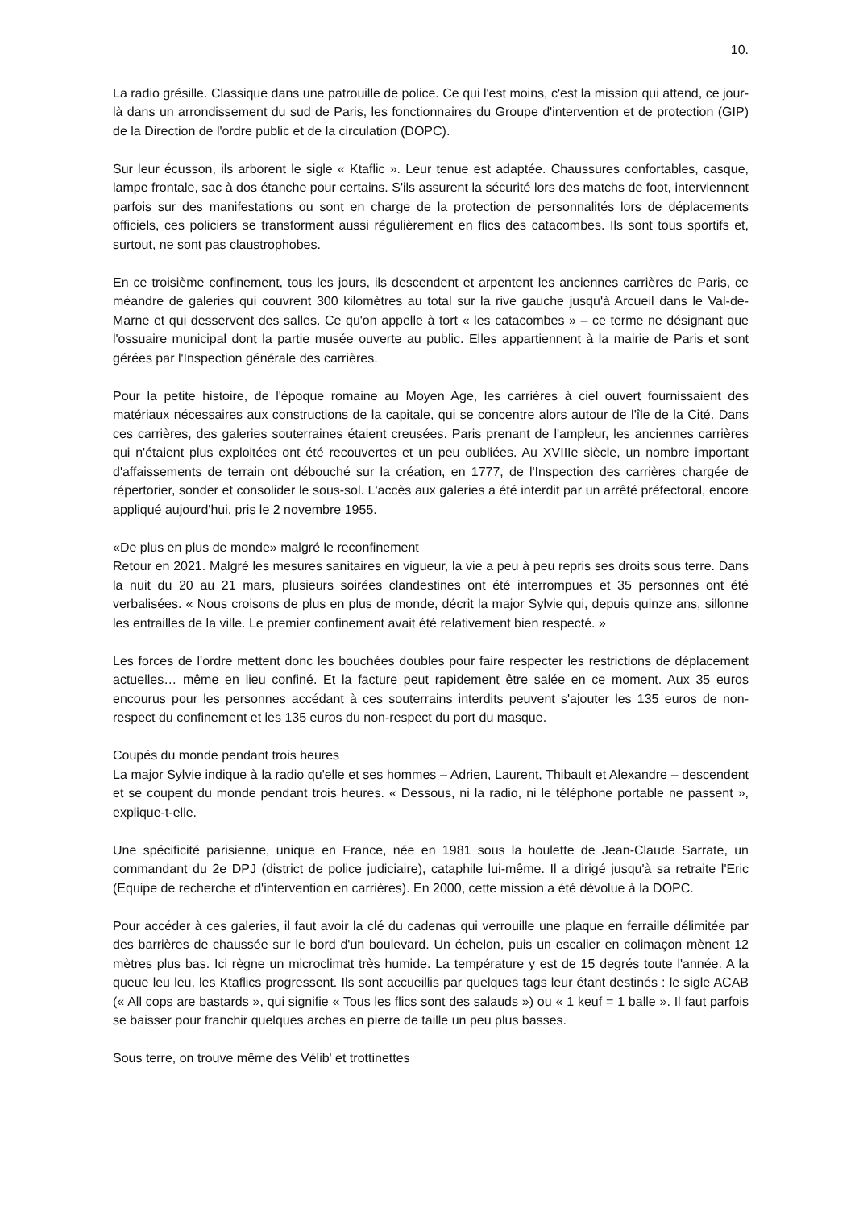10.
La radio grésille. Classique dans une patrouille de police. Ce qui l'est moins, c'est la mission qui attend, ce jour-là dans un arrondissement du sud de Paris, les fonctionnaires du Groupe d'intervention et de protection (GIP) de la Direction de l'ordre public et de la circulation (DOPC).
Sur leur écusson, ils arborent le sigle « Ktaflic ». Leur tenue est adaptée. Chaussures confortables, casque, lampe frontale, sac à dos étanche pour certains. S'ils assurent la sécurité lors des matchs de foot, interviennent parfois sur des manifestations ou sont en charge de la protection de personnalités lors de déplacements officiels, ces policiers se transforment aussi régulièrement en flics des catacombes. Ils sont tous sportifs et, surtout, ne sont pas claustrophobes.
En ce troisième confinement, tous les jours, ils descendent et arpentent les anciennes carrières de Paris, ce méandre de galeries qui couvrent 300 kilomètres au total sur la rive gauche jusqu'à Arcueil dans le Val-de-Marne et qui desservent des salles. Ce qu'on appelle à tort « les catacombes » – ce terme ne désignant que l'ossuaire municipal dont la partie musée ouverte au public. Elles appartiennent à la mairie de Paris et sont gérées par l'Inspection générale des carrières.
Pour la petite histoire, de l'époque romaine au Moyen Age, les carrières à ciel ouvert fournissaient des matériaux nécessaires aux constructions de la capitale, qui se concentre alors autour de l'île de la Cité. Dans ces carrières, des galeries souterraines étaient creusées. Paris prenant de l'ampleur, les anciennes carrières qui n'étaient plus exploitées ont été recouvertes et un peu oubliées. Au XVIIIe siècle, un nombre important d'affaissements de terrain ont débouché sur la création, en 1777, de l'Inspection des carrières chargée de répertorier, sonder et consolider le sous-sol. L'accès aux galeries a été interdit par un arrêté préfectoral, encore appliqué aujourd'hui, pris le 2 novembre 1955.
«De plus en plus de monde» malgré le reconfinement
Retour en 2021. Malgré les mesures sanitaires en vigueur, la vie a peu à peu repris ses droits sous terre. Dans la nuit du 20 au 21 mars, plusieurs soirées clandestines ont été interrompues et 35 personnes ont été verbalisées. « Nous croisons de plus en plus de monde, décrit la major Sylvie qui, depuis quinze ans, sillonne les entrailles de la ville. Le premier confinement avait été relativement bien respecté. »
Les forces de l'ordre mettent donc les bouchées doubles pour faire respecter les restrictions de déplacement actuelles… même en lieu confiné. Et la facture peut rapidement être salée en ce moment. Aux 35 euros encourus pour les personnes accédant à ces souterrains interdits peuvent s'ajouter les 135 euros de non-respect du confinement et les 135 euros du non-respect du port du masque.
Coupés du monde pendant trois heures
La major Sylvie indique à la radio qu'elle et ses hommes – Adrien, Laurent, Thibault et Alexandre – descendent et se coupent du monde pendant trois heures. « Dessous, ni la radio, ni le téléphone portable ne passent », explique-t-elle.
Une spécificité parisienne, unique en France, née en 1981 sous la houlette de Jean-Claude Sarrate, un commandant du 2e DPJ (district de police judiciaire), cataphile lui-même. Il a dirigé jusqu'à sa retraite l'Eric (Equipe de recherche et d'intervention en carrières). En 2000, cette mission a été dévolue à la DOPC.
Pour accéder à ces galeries, il faut avoir la clé du cadenas qui verrouille une plaque en ferraille délimitée par des barrières de chaussée sur le bord d'un boulevard. Un échelon, puis un escalier en colimaçon mènent 12 mètres plus bas. Ici règne un microclimat très humide. La température y est de 15 degrés toute l'année. A la queue leu leu, les Ktaflics progressent. Ils sont accueillis par quelques tags leur étant destinés : le sigle ACAB (« All cops are bastards », qui signifie « Tous les flics sont des salauds ») ou « 1 keuf = 1 balle ». Il faut parfois se baisser pour franchir quelques arches en pierre de taille un peu plus basses.
Sous terre, on trouve même des Vélib' et trottinettes